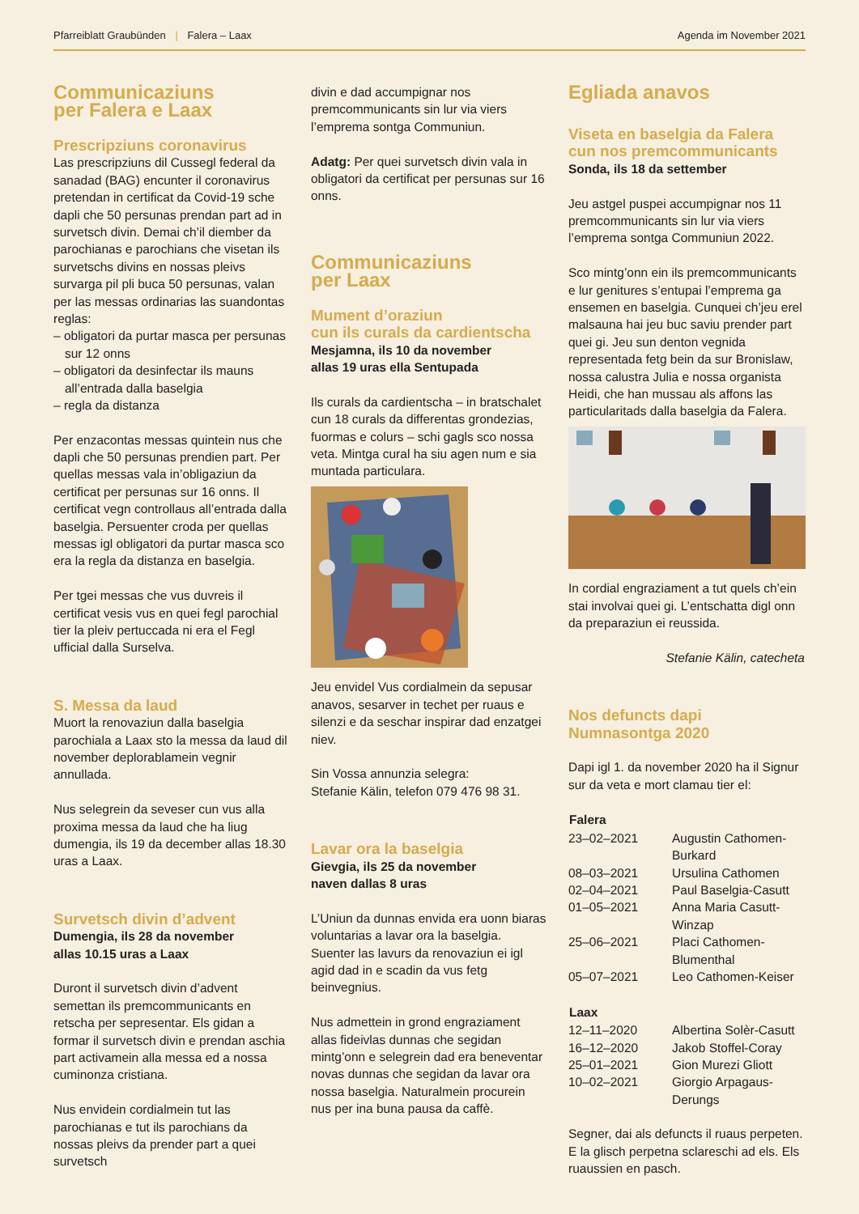Pfarreiblatt Graubünden | Falera – Laax
Agenda im November 2021
Communicaziuns
per Falera e Laax
Prescripziuns coronavirus
Las prescripziuns dil Cussegl federal da sanadad (BAG) encunter il coronavirus pretendan in certificat da Covid-19 sche dapli che 50 persunas prendan part ad in survetsch divin. Demai ch’il diember da parochianas e parochians che visetan ils survetschs divins en nossas pleivs survarga pil pli buca 50 persunas, valan per las messas ordinarias las suandontas reglas:
– obligatori da purtar masca per persunas sur 12 onns
– obligatori da desinfectar ils mauns all’entrada dalla baselgia
– regla da distanza
Per enzacontas messas quintein nus che dapli che 50 persunas prendien part. Per quellas messas vala in’obligaziun da certificat per persunas sur 16 onns. Il certificat vegn controllaus all’entrada dalla baselgia. Persuenter croda per quellas messas igl obligatori da purtar masca sco era la regla da distanza en baselgia.
Per tgei messas che vus duvreis il certificat vesis vus en quei fegl parochial tier la pleiv pertuccada ni era el Fegl ufficial dalla Surselva.
S. Messa da laud
Muort la renovaziun dalla baselgia parochiala a Laax sto la messa da laud dil november deplorablamein vegnir annullada.
Nus selegrein da seveser cun vus alla proxima messa da laud che ha liug dumengia, ils 19 da december allas 18.30 uras a Laax.
Survetsch divin d’advent
Dumengia, ils 28 da november
allas 10.15 uras a Laax
Duront il survetsch divin d’advent semettan ils premcommunicants en retscha per sepresentar. Els gidan a formar il survetsch divin e prendan aschia part activamein alla messa ed a nossa cuminonza cristiana.
Nus envidein cordialmein tut las parochianas e tut ils parochians da nossas pleivs da prender part a quei survetsch
divin e dad accumpignar nos premcommunicants sin lur via viers l’emprema sontga Communiun.
Adatg: Per quei survetsch divin vala in obligatori da certificat per persunas sur 16 onns.
Communicaziuns
per Laax
Mument d’oraziun
cun ils curals da cardientscha
Mesjamna, ils 10 da november
allas 19 uras ella Sentupada
Ils curals da cardientscha – in bratschalet cun 18 curals da differentas grondezias, fuormas e colurs – schi gagls sco nossa veta. Mintga cural ha siu agen num e sia muntada particulara.
Jeu envidel Vus cordialmein da sepusar anavos, sesarver in techet per ruaus e silenzi e da seschar inspirar dad enzatgei niev.
Sin Vossa annunzia selegra:
Stefanie Kälin, telefon 079 476 98 31.
Lavar ora la baselgia
Gievgia, ils 25 da november
naven dallas 8 uras
L’Uniun da dunnas envida era uonn biaras voluntarias a lavar ora la baselgia. Suenter las lavurs da renovaziun ei igl agid dad in e scadin da vus fetg beinvegnius.
Nus admettein in grond engraziament allas fideivlas dunnas che segidan mintg’onn e selegrein dad era beneventar novas dunnas che segidan da lavar ora nossa baselgia. Naturalmein procurein nus per ina buna pausa da caffè.
Egliada anavos
Viseta en baselgia da Falera
cun nos premcommunicants
Sonda, ils 18 da settember
Jeu astgel puspei accumpignar nos 11 premcommunicants sin lur via viers l’emprema sontga Communiun 2022.
Sco mintg’onn ein ils premcommunicants e lur genitures s’entupai l’emprema ga ensemen en baselgia. Cunquei ch’jeu erel malsauna hai jeu buc saviu prender part quei gi. Jeu sun denton vegnida representada fetg bein da sur Bronislaw, nossa calustra Julia e nossa organista Heidi, che han mussau als affons las particularitads dalla baselgia da Falera.
In cordial engraziament a tut quels ch’ein stai involvai quei gi. L’entschatta digl onn da preparaziun ei reussida.
Stefanie Kälin, catecheta
Nos defuncts dapi
Numnasontga 2020
Dapi igl 1. da november 2020 ha il Signur sur da veta e mort clamau tier el:
| Falera | |
| --- | --- |
| 23–02–2021 | Augustin Cathomen-Burkard |
| 08–03–2021 | Ursulina Cathomen |
| 02–04–2021 | Paul Baselgia-Casutt |
| 01–05–2021 | Anna Maria Casutt-Winzap |
| 25–06–2021 | Placi Cathomen-Blumenthal |
| 05–07–2021 | Leo Cathomen-Keiser |
| Laax | |
| 12–11–2020 | Albertina Solèr-Casutt |
| 16–12–2020 | Jakob Stoffel-Coray |
| 25–01–2021 | Gion Murezi Gliott |
| 10–02–2021 | Giorgio Arpagaus-Derungs |
Segner, dai als defuncts il ruaus perpeten. E la glisch perpetna sclareschi ad els. Els ruaussien en pasch.